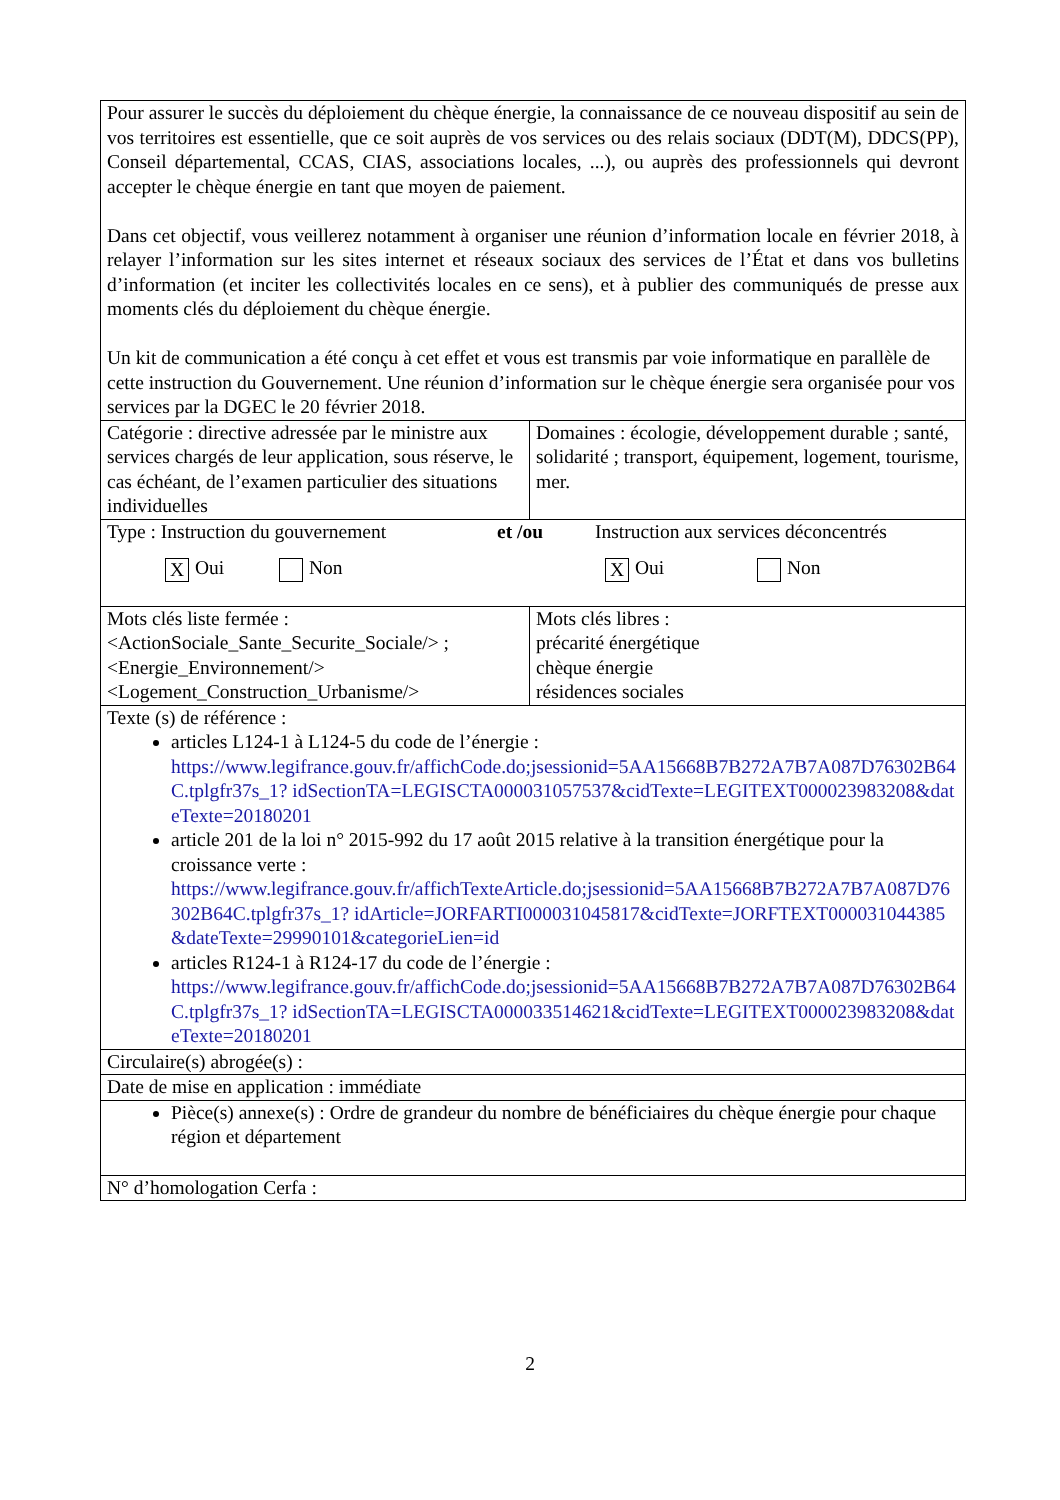| Pour assurer le succès du déploiement du chèque énergie, la connaissance de ce nouveau dispositif au sein de vos territoires est essentielle, que ce soit auprès de vos services ou des relais sociaux (DDT(M), DDCS(PP), Conseil départemental, CCAS, CIAS, associations locales, ...), ou auprès des professionnels qui devront accepter le chèque énergie en tant que moyen de paiement. Dans cet objectif, vous veillerez notamment à organiser une réunion d’information locale en février 2018, à relayer l’information sur les sites internet et réseaux sociaux des services de l’État et dans vos bulletins d’information (et inciter les collectivités locales en ce sens), et à publier des communiqués de presse aux moments clés du déploiement du chèque énergie. Un kit de communication a été conçu à cet effet et vous est transmis par voie informatique en parallèle de cette instruction du Gouvernement. Une réunion d’information sur le chèque énergie sera organisée pour vos services par la DGEC le 20 février 2018. | |
| Catégorie : directive adressée par le ministre aux services chargés de leur application, sous réserve, le cas échéant, de l’examen particulier des situations individuelles | Domaines : écologie, développement durable ; santé, solidarité ; transport, équipement, logement, tourisme, mer. |
| Type : Instruction du gouvernement et /ou Instruction aux services déconcentrés X Oui Non X Oui Non | |
| Mots clés liste fermée : <ActionSociale_Sante_Securite_Sociale/> ; <Energie_Environnement/> <Logement_Construction_Urbanisme/> | Mots clés libres : précarité énergétique chèque énergie résidences sociales |
| Texte (s) de référence : articles L124-1 à L124-5 du code de l’énergie : https://www.legifrance.gouv.fr/affichCode.do;jsessionid=5AA15668B7B272A7B7A087D76302B64C.tplgfr37s_1? idSectionTA=LEGISCTA000031057537&cidTexte=LEGITEXT000023983208&dateTexte=20180201 article 201 de la loi n° 2015-992 du 17 août 2015 relative à la transition énergétique pour la croissance verte : https://www.legifrance.gouv.fr/affichTexteArticle.do;jsessionid=5AA15668B7B272A7B7A087D76302B64C.tplgfr37s_1? idArticle=JORFARTI000031045817&cidTexte=JORFTEXT000031044385&dateTexte=29990101&categorieLien=id articles R124-1 à R124-17 du code de l’énergie : https://www.legifrance.gouv.fr/affichCode.do;jsessionid=5AA15668B7B272A7B7A087D76302B64C.tplgfr37s_1? idSectionTA=LEGISCTA000033514621&cidTexte=LEGITEXT000023983208&dateTexte=20180201 | |
| Circulaire(s) abrogée(s) : | |
| Date de mise en application : immédiate | |
| Pièce(s) annexe(s) : Ordre de grandeur du nombre de bénéficiaires du chèque énergie pour chaque région et département | |
| N° d’homologation Cerfa : | |
2